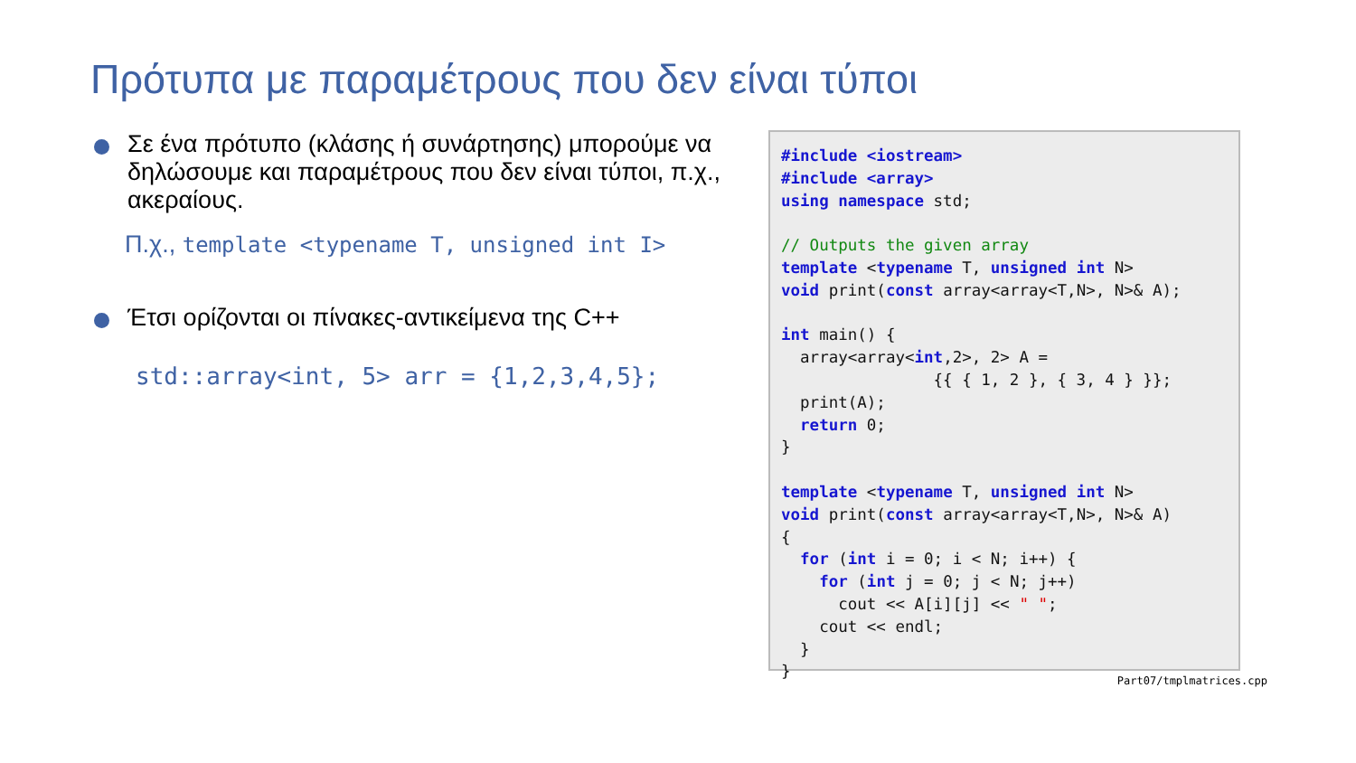Πρότυπα με παραμέτρους που δεν είναι τύποι
Σε ένα πρότυπο (κλάσης ή συνάρτησης) μπορούμε να δηλώσουμε και παραμέτρους που δεν είναι τύποι, π.χ., ακεραίους.
Π.χ., template <typename T, unsigned int I>
Έτσι ορίζονται οι πίνακες-αντικείμενα της C++
std::array<int, 5> arr = {1,2,3,4,5};
#include <iostream>
#include <array>
using namespace std;

// Outputs the given array
template <typename T, unsigned int N>
void print(const array<array<T,N>, N>& A);

int main() {
  array<array<int,2>, 2> A =
                {{ { 1, 2 }, { 3, 4 } }};
  print(A);
  return 0;
}

template <typename T, unsigned int N>
void print(const array<array<T,N>, N>& A)
{
  for (int i = 0; i < N; i++) {
    for (int j = 0; j < N; j++)
      cout << A[i][j] << " ";
    cout << endl;
  }
}
Part07/tmplmatrices.cpp